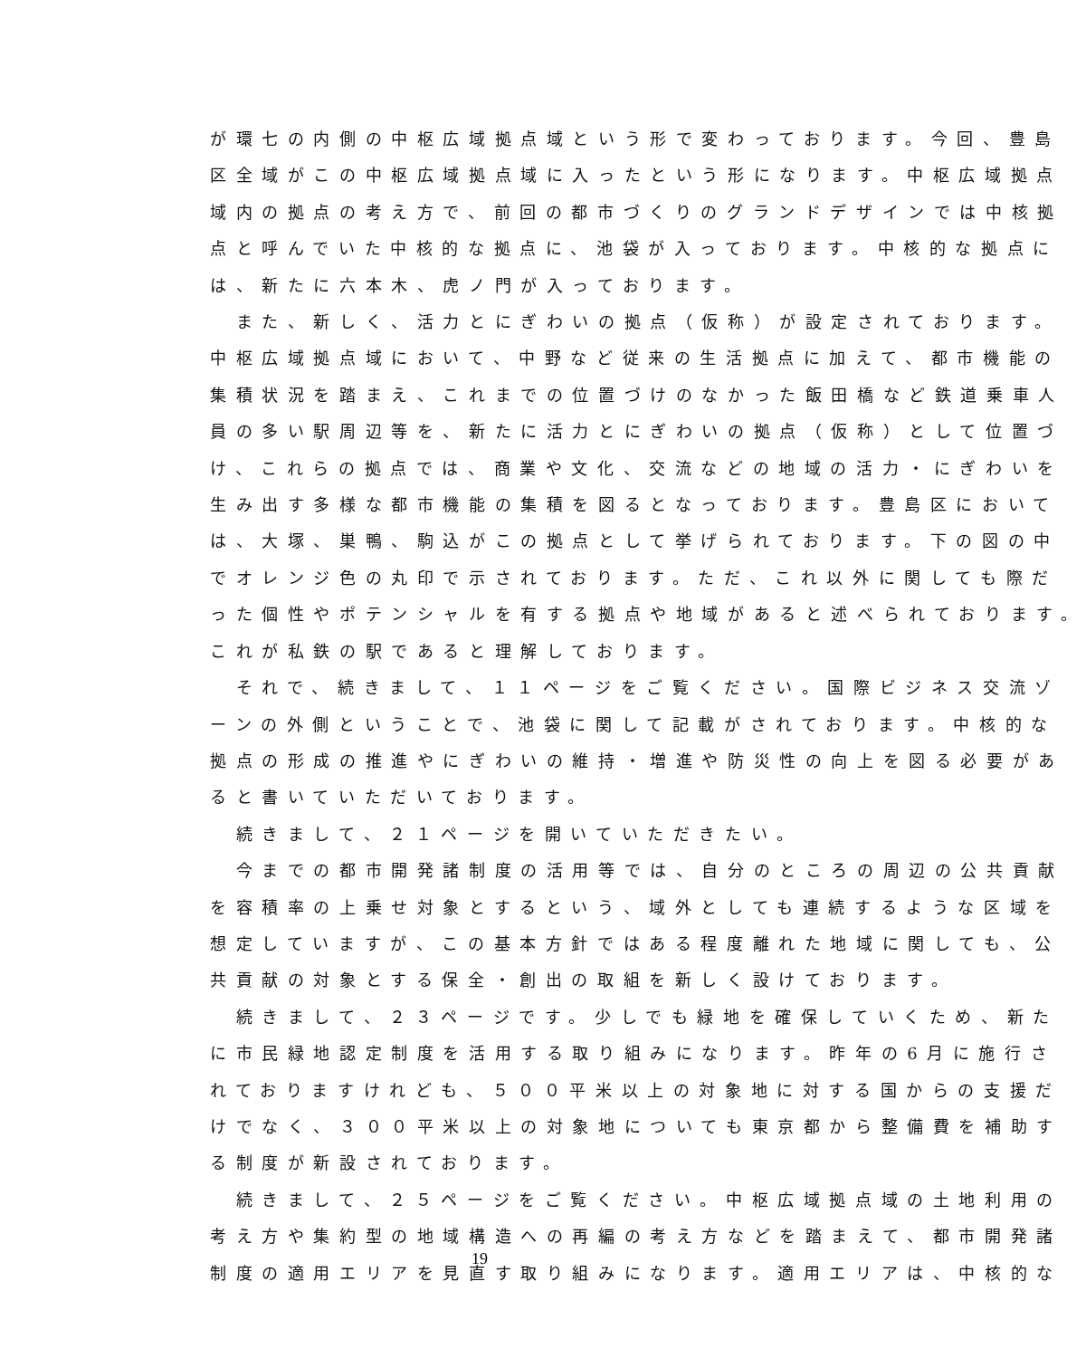が環七の内側の中枢広域拠点域という形で変わっております。今回、豊島
区全域がこの中枢広域拠点域に入ったという形になります。中枢広域拠点
域内の拠点の考え方で、前回の都市づくりのグランドデザインでは中核拠
点と呼んでいた中核的な拠点に、池袋が入っております。中核的な拠点に
は、新たに六本木、虎ノ門が入っております。
　また、新しく、活力とにぎわいの拠点（仮称）が設定されております。
中枢広域拠点域において、中野など従来の生活拠点に加えて、都市機能の
集積状況を踏まえ、これまでの位置づけのなかった飯田橋など鉄道乗車人
員の多い駅周辺等を、新たに活力とにぎわいの拠点（仮称）として位置づ
け、これらの拠点では、商業や文化、交流などの地域の活力・にぎわいを
生み出す多様な都市機能の集積を図るとなっております。豊島区において
は、大塚、巣鴨、駒込がこの拠点として挙げられております。下の図の中
でオレンジ色の丸印で示されております。ただ、これ以外に関しても際だ
った個性やポテンシャルを有する拠点や地域があると述べられております。
これが私鉄の駅であると理解しております。
　それで、続きまして、１１ページをご覧ください。国際ビジネス交流ゾ
ーンの外側ということで、池袋に関して記載がされております。中核的な
拠点の形成の推進やにぎわいの維持・増進や防災性の向上を図る必要があ
ると書いていただいております。
　続きまして、２１ページを開いていただきたい。
　今までの都市開発諸制度の活用等では、自分のところの周辺の公共貢献
を容積率の上乗せ対象とするという、域外としても連続するような区域を
想定していますが、この基本方針ではある程度離れた地域に関しても、公
共貢献の対象とする保全・創出の取組を新しく設けております。
　続きまして、２３ページです。少しでも緑地を確保していくため、新た
に市民緑地認定制度を活用する取り組みになります。昨年の6月に施行さ
れておりますけれども、５００平米以上の対象地に対する国からの支援だ
けでなく、３００平米以上の対象地についても東京都から整備費を補助す
る制度が新設されております。
　続きまして、２５ページをご覧ください。中枢広域拠点域の土地利用の
考え方や集約型の地域構造への再編の考え方などを踏まえて、都市開発諸
制度の適用エリアを見直す取り組みになります。適用エリアは、中核的な
19